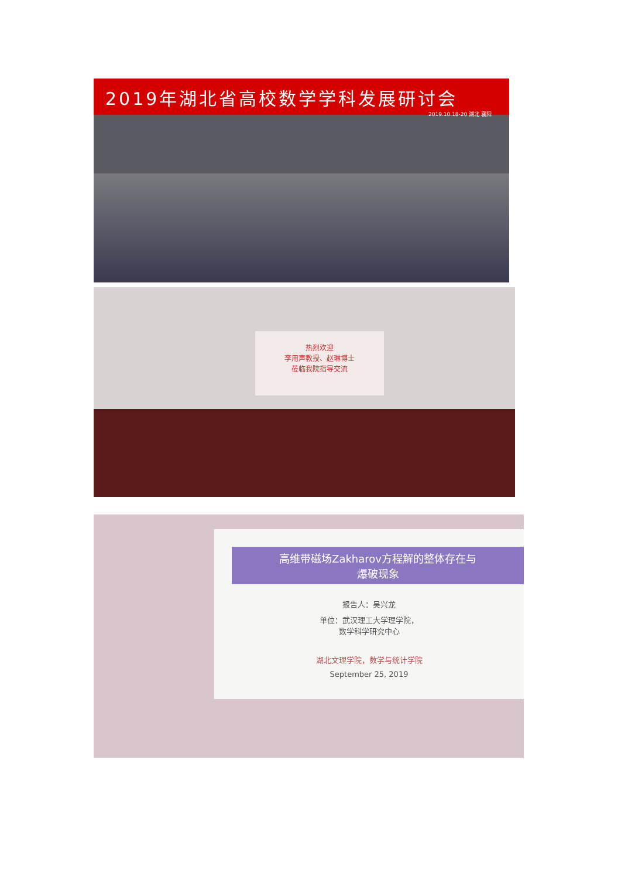2019年湖北省高校数学学科发展研讨会
2019.10.18-20 湖北 襄阳
热烈欢迎
李用声教授、赵琳博士
莅临我院指导交流
高维带磁场Zakharov方程解的整体存在与
爆破现象
报告人：吴兴龙
单位：武汉理工大学理学院，
数学科学研究中心
湖北文理学院，数学与统计学院
September 25, 2019